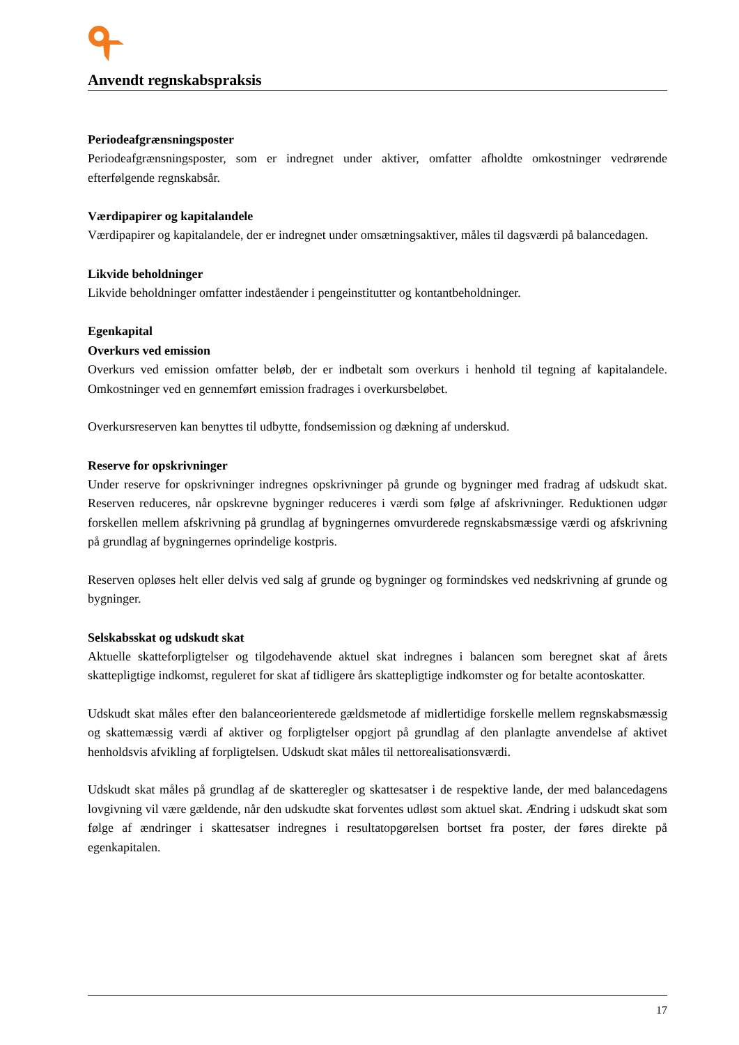Anvendt regnskabspraksis
Periodeafgrænsningsposter
Periodeafgrænsningsposter, som er indregnet under aktiver, omfatter afholdte omkostninger vedrørende efterfølgende regnskabsår.
Værdipapirer og kapitalandele
Værdipapirer og kapitalandele, der er indregnet under omsætningsaktiver, måles til dagsværdi på balancedagen.
Likvide beholdninger
Likvide beholdninger omfatter indeståender i pengeinstitutter og kontantbeholdninger.
Egenkapital
Overkurs ved emission
Overkurs ved emission omfatter beløb, der er indbetalt som overkurs i henhold til tegning af kapitalandele. Omkostninger ved en gennemført emission fradrages i overkursbeløbet.
Overkursreserven kan benyttes til udbytte, fondsemission og dækning af underskud.
Reserve for opskrivninger
Under reserve for opskrivninger indregnes opskrivninger på grunde og bygninger med fradrag af udskudt skat. Reserven reduceres, når opskrevne bygninger reduceres i værdi som følge af afskrivninger. Reduktionen udgør forskellen mellem afskrivning på grundlag af bygningernes omvurderede regnskabsmæssige værdi og afskrivning på grundlag af bygningernes oprindelige kostpris.
Reserven opløses helt eller delvis ved salg af grunde og bygninger og formindskes ved nedskrivning af grunde og bygninger.
Selskabsskat og udskudt skat
Aktuelle skatteforpligtelser og tilgodehavende aktuel skat indregnes i balancen som beregnet skat af årets skattepligtige indkomst, reguleret for skat af tidligere års skattepligtige indkomster og for betalte acontoskatter.
Udskudt skat måles efter den balanceorienterede gældsmetode af midlertidige forskelle mellem regnskabsmæssig og skattemæssig værdi af aktiver og forpligtelser opgjort på grundlag af den planlagte anvendelse af aktivet henholdsvis afvikling af forpligtelsen. Udskudt skat måles til nettorealisationsværdi.
Udskudt skat måles på grundlag af de skatteregler og skattesatser i de respektive lande, der med balancedagens lovgivning vil være gældende, når den udskudte skat forventes udløst som aktuel skat. Ændring i udskudt skat som følge af ændringer i skattesatser indregnes i resultatopgørelsen bortset fra poster, der føres direkte på egenkapitalen.
17